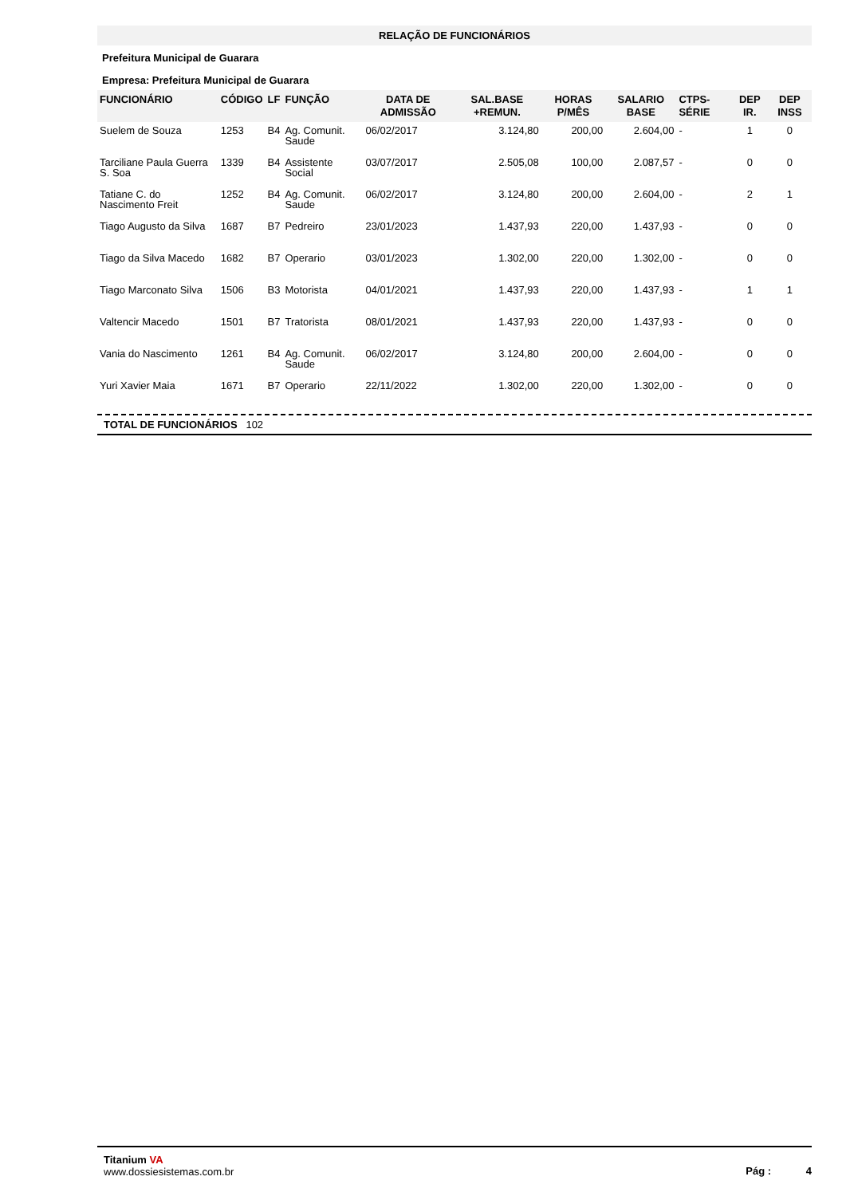RELAÇÃO DE FUNCIONÁRIOS
Prefeitura Municipal de Guarara
Empresa: Prefeitura Municipal de Guarara
| FUNCIONÁRIO | CÓDIGO | LF | FUNÇÃO | DATA DE ADMISSÃO | SAL.BASE +REMUN. | HORAS P/MÊS | SALARIO BASE | CTPS-SÉRIE | DEP IR. | DEP INSS |
| --- | --- | --- | --- | --- | --- | --- | --- | --- | --- | --- |
| Suelem de Souza | 1253 | B4 | Ag. Comunit. Saude | 06/02/2017 | 3.124,80 | 200,00 | 2.604,00 | - | 1 | 0 |
| Tarciliane Paula Guerra S. Soa | 1339 | B4 | Assistente Social | 03/07/2017 | 2.505,08 | 100,00 | 2.087,57 | - | 0 | 0 |
| Tatiane C. do Nascimento Freit | 1252 | B4 | Ag. Comunit. Saude | 06/02/2017 | 3.124,80 | 200,00 | 2.604,00 | - | 2 | 1 |
| Tiago Augusto da Silva | 1687 | B7 | Pedreiro | 23/01/2023 | 1.437,93 | 220,00 | 1.437,93 | - | 0 | 0 |
| Tiago da Silva Macedo | 1682 | B7 | Operario | 03/01/2023 | 1.302,00 | 220,00 | 1.302,00 | - | 0 | 0 |
| Tiago Marconato Silva | 1506 | B3 | Motorista | 04/01/2021 | 1.437,93 | 220,00 | 1.437,93 | - | 1 | 1 |
| Valtencir Macedo | 1501 | B7 | Tratorista | 08/01/2021 | 1.437,93 | 220,00 | 1.437,93 | - | 0 | 0 |
| Vania do Nascimento | 1261 | B4 | Ag. Comunit. Saude | 06/02/2017 | 3.124,80 | 200,00 | 2.604,00 | - | 0 | 0 |
| Yuri Xavier Maia | 1671 | B7 | Operario | 22/11/2022 | 1.302,00 | 220,00 | 1.302,00 | - | 0 | 0 |
TOTAL DE FUNCIONÁRIOS 102
Titanium VA
www.dossiesistemas.com.br
Pág : 4